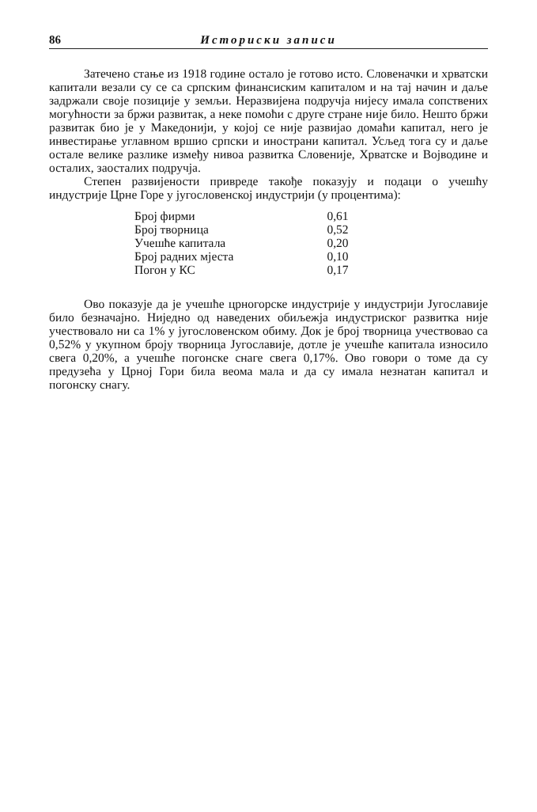86 Историски записи
Затечено стање из 1918 године остало је готово исто. Словеначки и хрватски капитали везали су се са српским финансиским капиталом и на тај начин и даље задржали своје позиције у земљи. Неразвијена подручја нијесу имала сопствених могућности за бржи развитак, а неке помоћи с друге стране није било. Нешто бржи развитак био је у Македонији, у којој се није развијао домаћи капитал, него је инвестирање углавном вршио српски и инострани капитал. Усљед тога су и даље остале велике разлике између нивоа развитка Словеније, Хрватске и Војводине и осталих, заосталих подручја.
Степен развијености привреде такође показују и подаци о учешћу индустрије Црне Горе у југословенској индустрији (у процентима):
| Број фирми | 0,61 |
| Број творница | 0,52 |
| Учешће капитала | 0,20 |
| Број радних мјеста | 0,10 |
| Погон у КС | 0,17 |
Ово показује да је учешће црногорске индустрије у индустрији Југославије било безначајно. Ниједно од наведених обиљежја индустриског развитка није учествовало ни са 1% у југословенском обиму. Док је број творница учествовао са 0,52% у укупном броју творница Југославије, дотле је учешће капитала износило свега 0,20%, а учешће погонске снаге свега 0,17%. Ово говори о томе да су предузећа у Црној Гори била веома мала и да су имала незнатан капитал и погонску снагу.